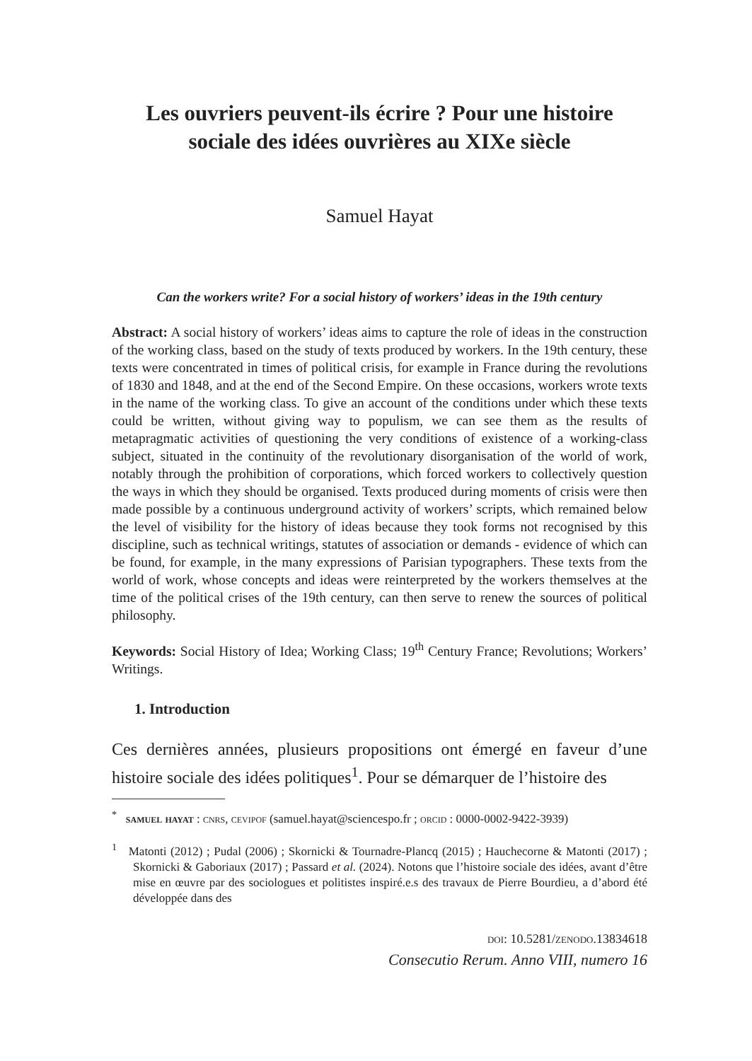Les ouvriers peuvent-ils écrire ? Pour une histoire
sociale des idées ouvrières au XIXe siècle
Samuel Hayat
Can the workers write? For a social history of workers’ ideas in the 19th century
Abstract: A social history of workers’ ideas aims to capture the role of ideas in the construction of the working class, based on the study of texts produced by workers. In the 19th century, these texts were concentrated in times of political crisis, for example in France during the revolutions of 1830 and 1848, and at the end of the Second Empire. On these occasions, workers wrote texts in the name of the working class. To give an account of the conditions under which these texts could be written, without giving way to populism, we can see them as the results of metapragmatic activities of questioning the very conditions of existence of a working-class subject, situated in the continuity of the revolutionary disorganisation of the world of work, notably through the prohibition of corporations, which forced workers to collectively question the ways in which they should be organised. Texts produced during moments of crisis were then made possible by a continuous underground activity of workers’ scripts, which remained below the level of visibility for the history of ideas because they took forms not recognised by this discipline, such as technical writings, statutes of association or demands - evidence of which can be found, for example, in the many expressions of Parisian typographers. These texts from the world of work, whose concepts and ideas were reinterpreted by the workers themselves at the time of the political crises of the 19th century, can then serve to renew the sources of political philosophy.
Keywords: Social History of Idea; Working Class; 19<sup>th</sup> Century France; Revolutions; Workers’ Writings.
1. Introduction
Ces dernières années, plusieurs propositions ont émergé en faveur d’une histoire sociale des idées politiques<sup>1</sup>. Pour se démarquer de l’histoire des
<sup>*</sup> samuel hayat : cnrs, cevipof (samuel.hayat@sciencespo.fr ; orcid : 0000-0002-9422-3939)
<sup>1</sup> Matonti (2012) ; Pudal (2006) ; Skornicki & Tournadre-Plancq (2015) ; Hauchecorne & Matonti (2017) ; Skornicki & Gaboriaux (2017) ; Passard et al. (2024). Notons que l’histoire sociale des idées, avant d’être mise en œuvre par des sociologues et politistes inspiré.e.s des travaux de Pierre Bourdieu, a d’abord été développée dans des
doi: 10.5281/zenodo.13834618
Consecutio Rerum. Anno VIII, numero 16